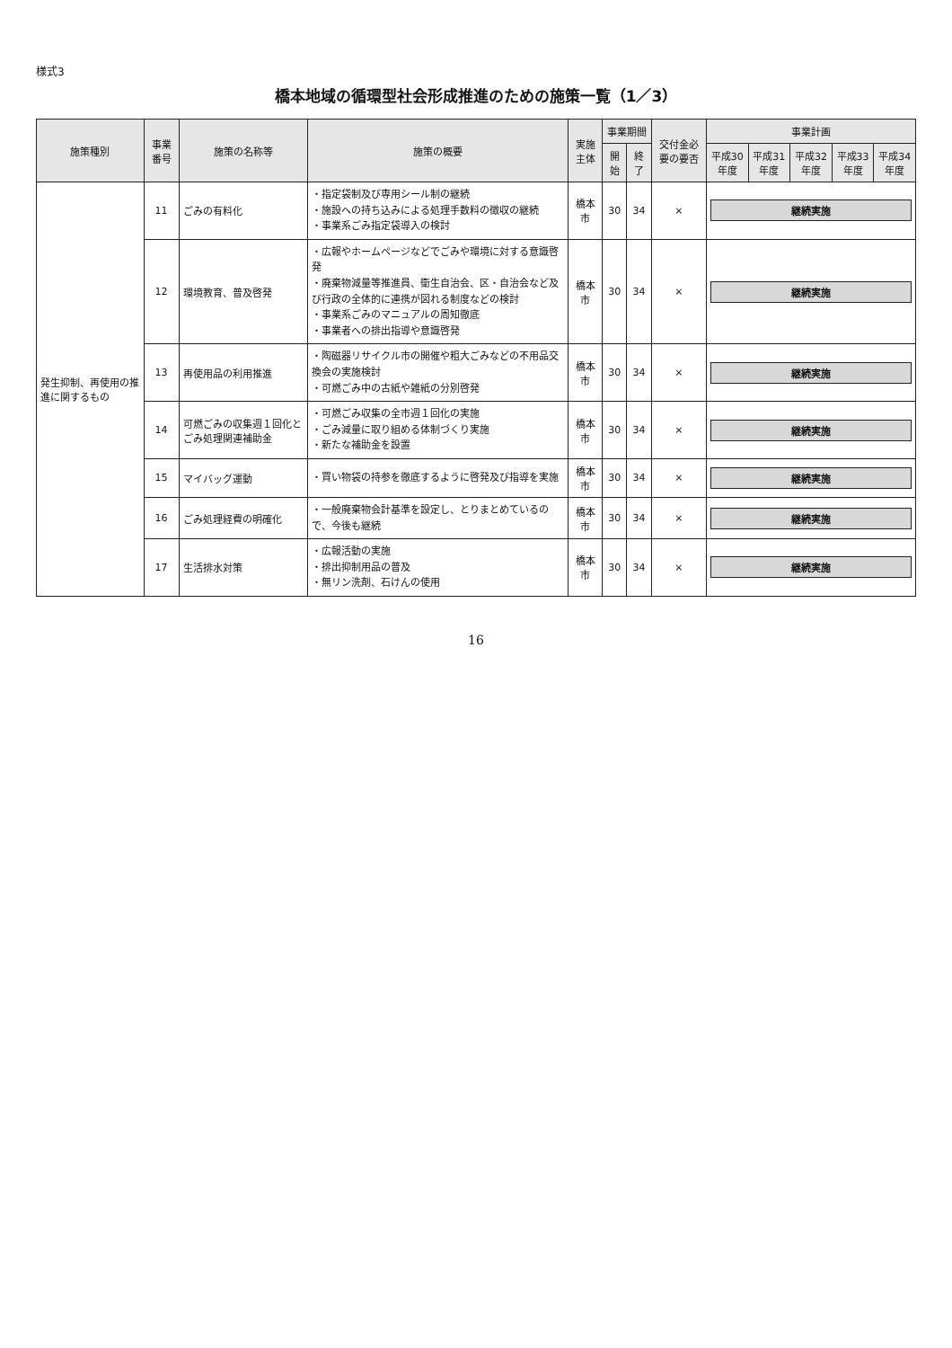様式3
橋本地域の循環型社会形成推進のための施策一覧（1／3）
| 施策種別 | 事業番号 | 施策の名称等 | 施策の概要 | 実施主体 | 事業期間 | | 交付金必要の要否 | 事業計画 | | | | |
| --- | --- | --- | --- | --- | --- | --- | --- | --- | --- | --- | --- | --- |
| | | | | | 開始 | 終了 | | 平成30年度 | 平成31年度 | 平成32年度 | 平成33年度 | 平成34年度 |
| 発生抑制、再使用の推進に関するもの | 11 | ごみの有料化 | ・指定袋制及び専用シール制の継続 ・施設への持ち込みによる処理手数料の徴収の継続 ・事業系ごみ指定袋導入の検討 | 橋本市 | 30 | 34 | × | 継続実施 | | | | |
| | 12 | 環境教育、普及啓発 | ・広報やホームページなどでごみや環境に対する意識啓発 ・廃棄物減量等推進員、衛生自治会、区・自治会など及び行政の全体的に連携が図れる制度などの検討 ・事業系ごみのマニュアルの周知徹底 ・事業者への排出指導や意識啓発 | 橋本市 | 30 | 34 | × | 継続実施 | | | | |
| | 13 | 再使用品の利用推進 | ・陶磁器リサイクル市の開催や粗大ごみなどの不用品交換会の実施検討 ・可燃ごみ中の古紙や雑紙の分別啓発 | 橋本市 | 30 | 34 | × | 継続実施 | | | | |
| | 14 | 可燃ごみの収集週１回化とごみ処理関連補助金 | ・可燃ごみ収集の全市週１回化の実施 ・ごみ減量に取り組める体制づくり実施 ・新たな補助金を設置 | 橋本市 | 30 | 34 | × | 継続実施 | | | | |
| | 15 | マイバッグ運動 | ・買い物袋の持参を徹底するように啓発及び指導を実施 | 橋本市 | 30 | 34 | × | 継続実施 | | | | |
| | 16 | ごみ処理経費の明確化 | ・一般廃棄物会計基準を設定し、とりまとめているので、今後も継続 | 橋本市 | 30 | 34 | × | 継続実施 | | | | |
| | 17 | 生活排水対策 | ・広報活動の実施 ・排出抑制用品の普及 ・無リン洗剤、石けんの使用 | 橋本市 | 30 | 34 | × | 継続実施 | | | | |
16